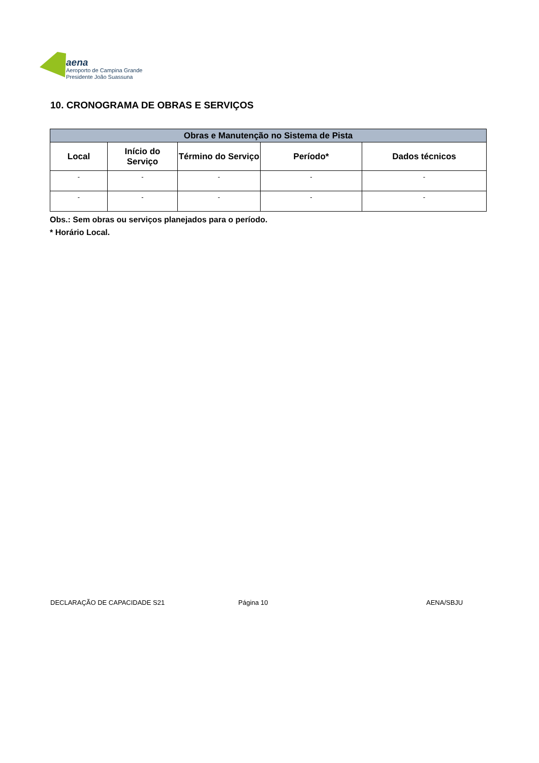aena
Aeroporto de Campina Grande
Presidente João Suassuna
10. CRONOGRAMA DE OBRAS E SERVIÇOS
| Obras e Manutenção no Sistema de Pista | | | | |
| Local | Início do Serviço | Término do Serviço | Período* | Dados técnicos |
| - | - | - | - | - |
| - | - | - | - | - |
Obs.: Sem obras ou serviços planejados para o período.
* Horário Local.
DECLARAÇÃO DE CAPACIDADE S21 Página 10 AENA/SBJU